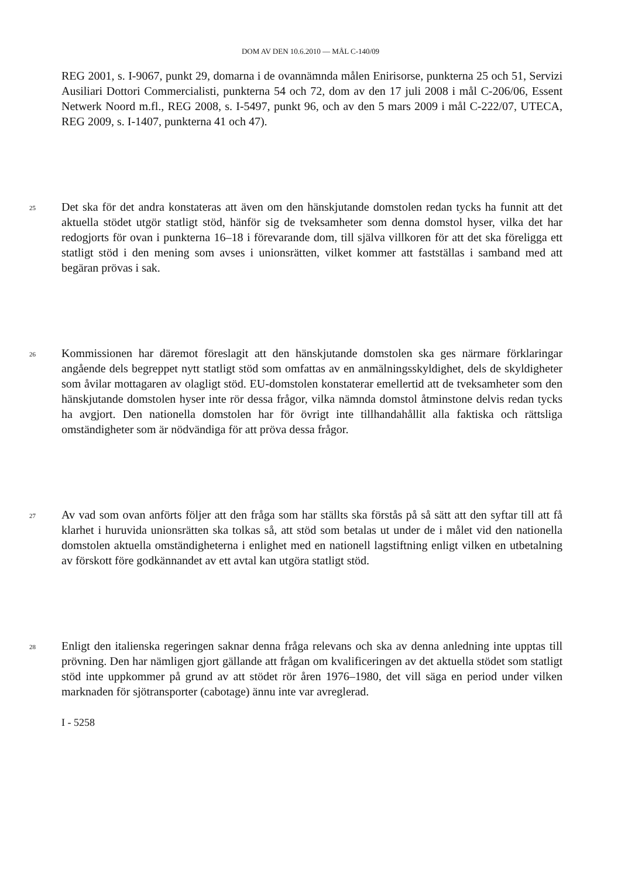DOM AV DEN 10.6.2010 — MÅL C-140/09
REG 2001, s. I-9067, punkt 29, domarna i de ovannämnda målen Enirisorse, punkterna 25 och 51, Servizi Ausiliari Dottori Commercialisti, punkterna 54 och 72, dom av den 17 juli 2008 i mål C-206/06, Essent Netwerk Noord m.fl., REG 2008, s. I-5497, punkt 96, och av den 5 mars 2009 i mål C-222/07, UTECA, REG 2009, s. I-1407, punkterna 41 och 47).
25
Det ska för det andra konstateras att även om den hänskjutande domstolen redan tycks ha funnit att det aktuella stödet utgör statligt stöd, hänför sig de tveksamheter som denna domstol hyser, vilka det har redogjorts för ovan i punkterna 16–18 i förevarande dom, till själva villkoren för att det ska föreligga ett statligt stöd i den mening som avses i unionsrätten, vilket kommer att fastställas i samband med att begäran prövas i sak.
26
Kommissionen har däremot föreslagit att den hänskjutande domstolen ska ges närmare förklaringar angående dels begreppet nytt statligt stöd som omfattas av en anmälningsskyldighet, dels de skyldigheter som åvilar mottagaren av olagligt stöd. EU-domstolen konstaterar emellertid att de tveksamheter som den hänskjutande domstolen hyser inte rör dessa frågor, vilka nämnda domstol åtminstone delvis redan tycks ha avgjort. Den nationella domstolen har för övrigt inte tillhandahållit alla faktiska och rättsliga omständigheter som är nödvändiga för att pröva dessa frågor.
27
Av vad som ovan anförts följer att den fråga som har ställts ska förstås på så sätt att den syftar till att få klarhet i huruvida unionsrätten ska tolkas så, att stöd som betalas ut under de i målet vid den nationella domstolen aktuella omständigheterna i enlighet med en nationell lagstiftning enligt vilken en utbetalning av förskott före godkännandet av ett avtal kan utgöra statligt stöd.
28
Enligt den italienska regeringen saknar denna fråga relevans och ska av denna anledning inte upptas till prövning. Den har nämligen gjort gällande att frågan om kvalificeringen av det aktuella stödet som statligt stöd inte uppkommer på grund av att stödet rör åren 1976–1980, det vill säga en period under vilken marknaden för sjötransporter (cabotage) ännu inte var avreglerad.
I - 5258